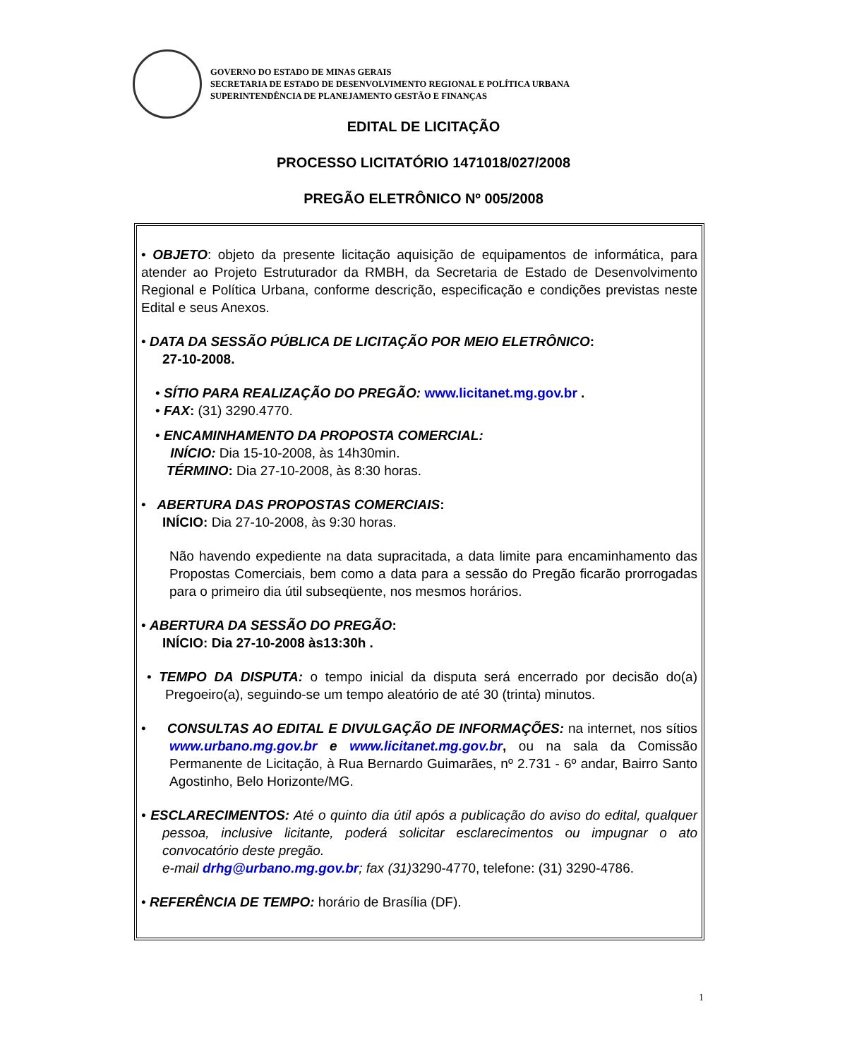GOVERNO DO ESTADO DE MINAS GERAIS
SECRETARIA DE ESTADO DE DESENVOLVIMENTO REGIONAL E POLÍTICA URBANA
SUPERINTENDÊNCIA DE PLANEJAMENTO GESTÃO E FINANÇAS
EDITAL DE LICITAÇÃO
PROCESSO LICITATÓRIO 1471018/027/2008
PREGÃO ELETRÔNICO Nº 005/2008
• OBJETO: objeto da presente licitação aquisição de equipamentos de informática, para atender ao Projeto Estruturador da RMBH, da Secretaria de Estado de Desenvolvimento Regional e Política Urbana, conforme descrição, especificação e condições previstas neste Edital e seus Anexos.
• DATA DA SESSÃO PÚBLICA DE LICITAÇÃO POR MEIO ELETRÔNICO:
27-10-2008.
• SÍTIO PARA REALIZAÇÃO DO PREGÃO: www.licitanet.mg.gov.br .
• FAX: (31) 3290.4770.
• ENCAMINHAMENTO DA PROPOSTA COMERCIAL:
INÍCIO: Dia 15-10-2008, às 14h30min.
TÉRMINO: Dia 27-10-2008, às 8:30 horas.
• ABERTURA DAS PROPOSTAS COMERCIAIS:
INÍCIO: Dia 27-10-2008, às 9:30 horas.
Não havendo expediente na data supracitada, a data limite para encaminhamento das Propostas Comerciais, bem como a data para a sessão do Pregão ficarão prorrogadas para o primeiro dia útil subseqüente, nos mesmos horários.
• ABERTURA DA SESSÃO DO PREGÃO:
INÍCIO: Dia 27-10-2008 às13:30h .
• TEMPO DA DISPUTA: o tempo inicial da disputa será encerrado por decisão do(a) Pregoeiro(a), seguindo-se um tempo aleatório de até 30 (trinta) minutos.
• CONSULTAS AO EDITAL E DIVULGAÇÃO DE INFORMAÇÕES: na internet, nos sítios www.urbano.mg.gov.br e www.licitanet.mg.gov.br, ou na sala da Comissão Permanente de Licitação, à Rua Bernardo Guimarães, nº 2.731 - 6º andar, Bairro Santo Agostinho, Belo Horizonte/MG.
• ESCLARECIMENTOS: Até o quinto dia útil após a publicação do aviso do edital, qualquer pessoa, inclusive licitante, poderá solicitar esclarecimentos ou impugnar o ato convocatório deste pregão.
e-mail drhg@urbano.mg.gov.br; fax (31) 3290-4770, telefone: (31) 3290-4786.
• REFERÊNCIA DE TEMPO: horário de Brasília (DF).
1